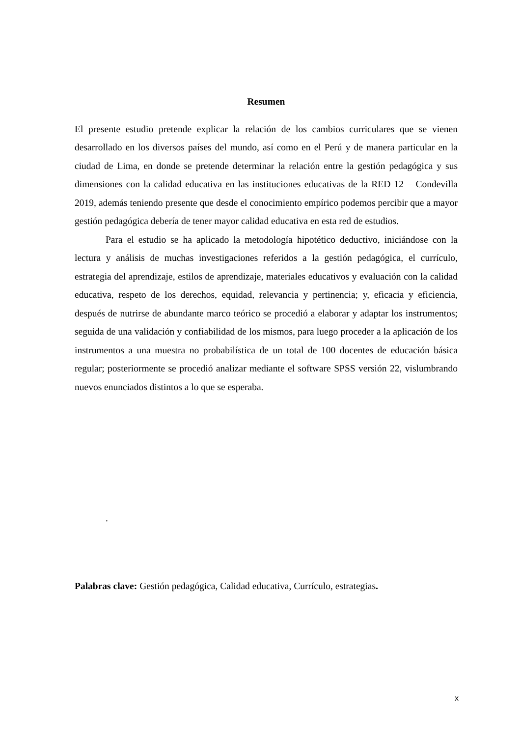Resumen
El presente estudio pretende explicar la relación de los cambios curriculares que se vienen desarrollado en los diversos países del mundo, así como en el Perú y de manera particular en la ciudad de Lima, en donde se pretende determinar la relación entre la gestión pedagógica y sus dimensiones con la calidad educativa en las instituciones educativas de la RED 12 – Condevilla 2019, además teniendo presente que desde el conocimiento empírico podemos percibir que a mayor gestión pedagógica debería de tener mayor calidad educativa en esta red de estudios.
Para el estudio se ha aplicado la metodología hipotético deductivo, iniciándose con la lectura y análisis de muchas investigaciones referidos a la gestión pedagógica, el currículo, estrategia del aprendizaje, estilos de aprendizaje, materiales educativos y evaluación con la calidad educativa, respeto de los derechos, equidad, relevancia y pertinencia; y, eficacia y eficiencia, después de nutrirse de abundante marco teórico se procedió a elaborar y adaptar los instrumentos; seguida de una validación y confiabilidad de los mismos, para luego proceder a la aplicación de los instrumentos a una muestra no probabilística de un total de 100 docentes de educación básica regular; posteriormente se procedió analizar mediante el software SPSS versión 22, vislumbrando nuevos enunciados distintos a lo que se esperaba.
.
Palabras clave: Gestión pedagógica, Calidad educativa, Currículo, estrategias.
x